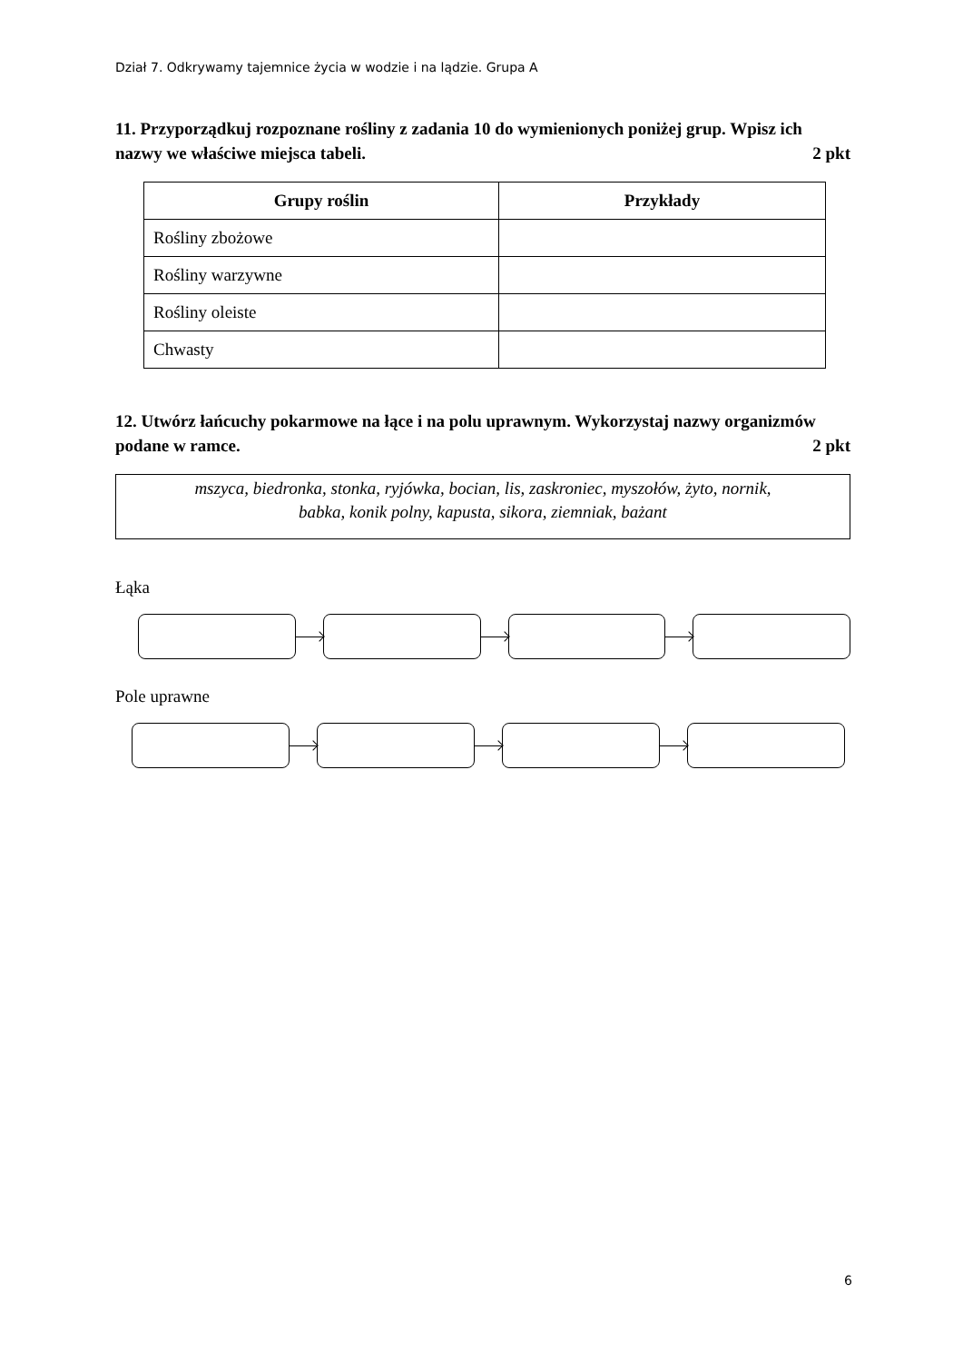Dział 7. Odkrywamy tajemnice życia w wodzie i na lądzie. Grupa A
11. Przyporządkuj rozpoznane rośliny z zadania 10 do wymienionych poniżej grup. Wpisz ich nazwy we właściwe miejsca tabeli. 2 pkt
| Grupy roślin | Przykłady |
| --- | --- |
| Rośliny zbożowe | |
| Rośliny warzywne | |
| Rośliny oleiste | |
| Chwasty | |
12. Utwórz łańcuchy pokarmowe na łące i na polu uprawnym. Wykorzystaj nazwy organizmów podane w ramce. 2 pkt
mszyca, biedronka, stonka, ryjówka, bocian, lis, zaskroniec, myszołów, żyto, nornik,
babka, konik polny, kapusta, sikora, ziemniak, bażant
Łąka
Pole uprawne
6